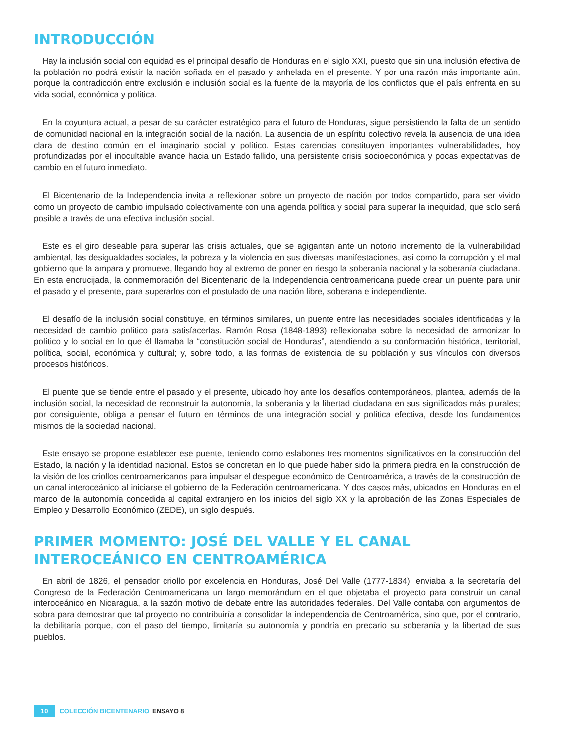INTRODUCCIÓN
Hay la inclusión social con equidad es el principal desafío de Honduras en el siglo XXI, puesto que sin una inclusión efectiva de la población no podrá existir la nación soñada en el pasado y anhelada en el presente. Y por una razón más importante aún, porque la contradicción entre exclusión e inclusión social es la fuente de la mayoría de los conflictos que el país enfrenta en su vida social, económica y política.
En la coyuntura actual, a pesar de su carácter estratégico para el futuro de Honduras, sigue persistiendo la falta de un sentido de comunidad nacional en la integración social de la nación. La ausencia de un espíritu colectivo revela la ausencia de una idea clara de destino común en el imaginario social y político. Estas carencias constituyen importantes vulnerabilidades, hoy profundizadas por el inocultable avance hacia un Estado fallido, una persistente crisis socioeconómica y pocas expectativas de cambio en el futuro inmediato.
El Bicentenario de la Independencia invita a reflexionar sobre un proyecto de nación por todos compartido, para ser vivido como un proyecto de cambio impulsado colectivamente con una agenda política y social para superar la inequidad, que solo será posible a través de una efectiva inclusión social.
Este es el giro deseable para superar las crisis actuales, que se agigantan ante un notorio incremento de la vulnerabilidad ambiental, las desigualdades sociales, la pobreza y la violencia en sus diversas manifestaciones, así como la corrupción y el mal gobierno que la ampara y promueve, llegando hoy al extremo de poner en riesgo la soberanía nacional y la soberanía ciudadana. En esta encrucijada, la conmemoración del Bicentenario de la Independencia centroamericana puede crear un puente para unir el pasado y el presente, para superarlos con el postulado de una nación libre, soberana e independiente.
El desafío de la inclusión social constituye, en términos similares, un puente entre las necesidades sociales identificadas y la necesidad de cambio político para satisfacerlas. Ramón Rosa (1848-1893) reflexionaba sobre la necesidad de armonizar lo político y lo social en lo que él llamaba la “constitución social de Honduras”, atendiendo a su conformación histórica, territorial, política, social, económica y cultural; y, sobre todo, a las formas de existencia de su población y sus vínculos con diversos procesos históricos.
El puente que se tiende entre el pasado y el presente, ubicado hoy ante los desafíos contemporáneos, plantea, además de la inclusión social, la necesidad de reconstruir la autonomía, la soberanía y la libertad ciudadana en sus significados más plurales; por consiguiente, obliga a pensar el futuro en términos de una integración social y política efectiva, desde los fundamentos mismos de la sociedad nacional.
Este ensayo se propone establecer ese puente, teniendo como eslabones tres momentos significativos en la construcción del Estado, la nación y la identidad nacional. Estos se concretan en lo que puede haber sido la primera piedra en la construcción de la visión de los criollos centroamericanos para impulsar el despegue económico de Centroamérica, a través de la construcción de un canal interoceánico al iniciarse el gobierno de la Federación centroamericana. Y dos casos más, ubicados en Honduras en el marco de la autonomía concedida al capital extranjero en los inicios del siglo XX y la aprobación de las Zonas Especiales de Empleo y Desarrollo Económico (ZEDE), un siglo después.
PRIMER MOMENTO: JOSÉ DEL VALLE Y EL CANAL INTEROCEÁNICO EN CENTROAMÉRICA
En abril de 1826, el pensador criollo por excelencia en Honduras, José Del Valle (1777-1834), enviaba a la secretaría del Congreso de la Federación Centroamericana un largo memorándum en el que objetaba el proyecto para construir un canal interoceánico en Nicaragua, a la sazón motivo de debate entre las autoridades federales. Del Valle contaba con argumentos de sobra para demostrar que tal proyecto no contribuiría a consolidar la independencia de Centroamérica, sino que, por el contrario, la debilitaría porque, con el paso del tiempo, limitaría su autonomía y pondría en precario su soberanía y la libertad de sus pueblos.
10 COLECCIÓN BICENTENARIO ENSAYO 8